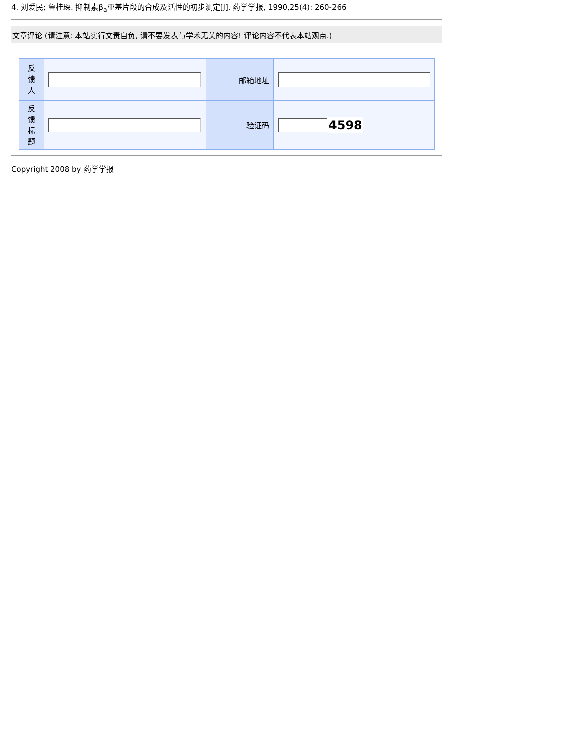4. 刘爱民; 鲁桂琛. 抑制素β<sub>a</sub>亚基片段的合成及活性的初步测定[J]. 药学学报, 1990,25(4): 260-266
文章评论 (请注意: 本站实行文责自负, 请不要发表与学术无关的内容! 评论内容不代表本站观点.)
| 反 馈 人 | | 邮箱地址 | |
| 反 馈 标 题 | | 验证码 | 4598 |
Copyright 2008 by 药学学报